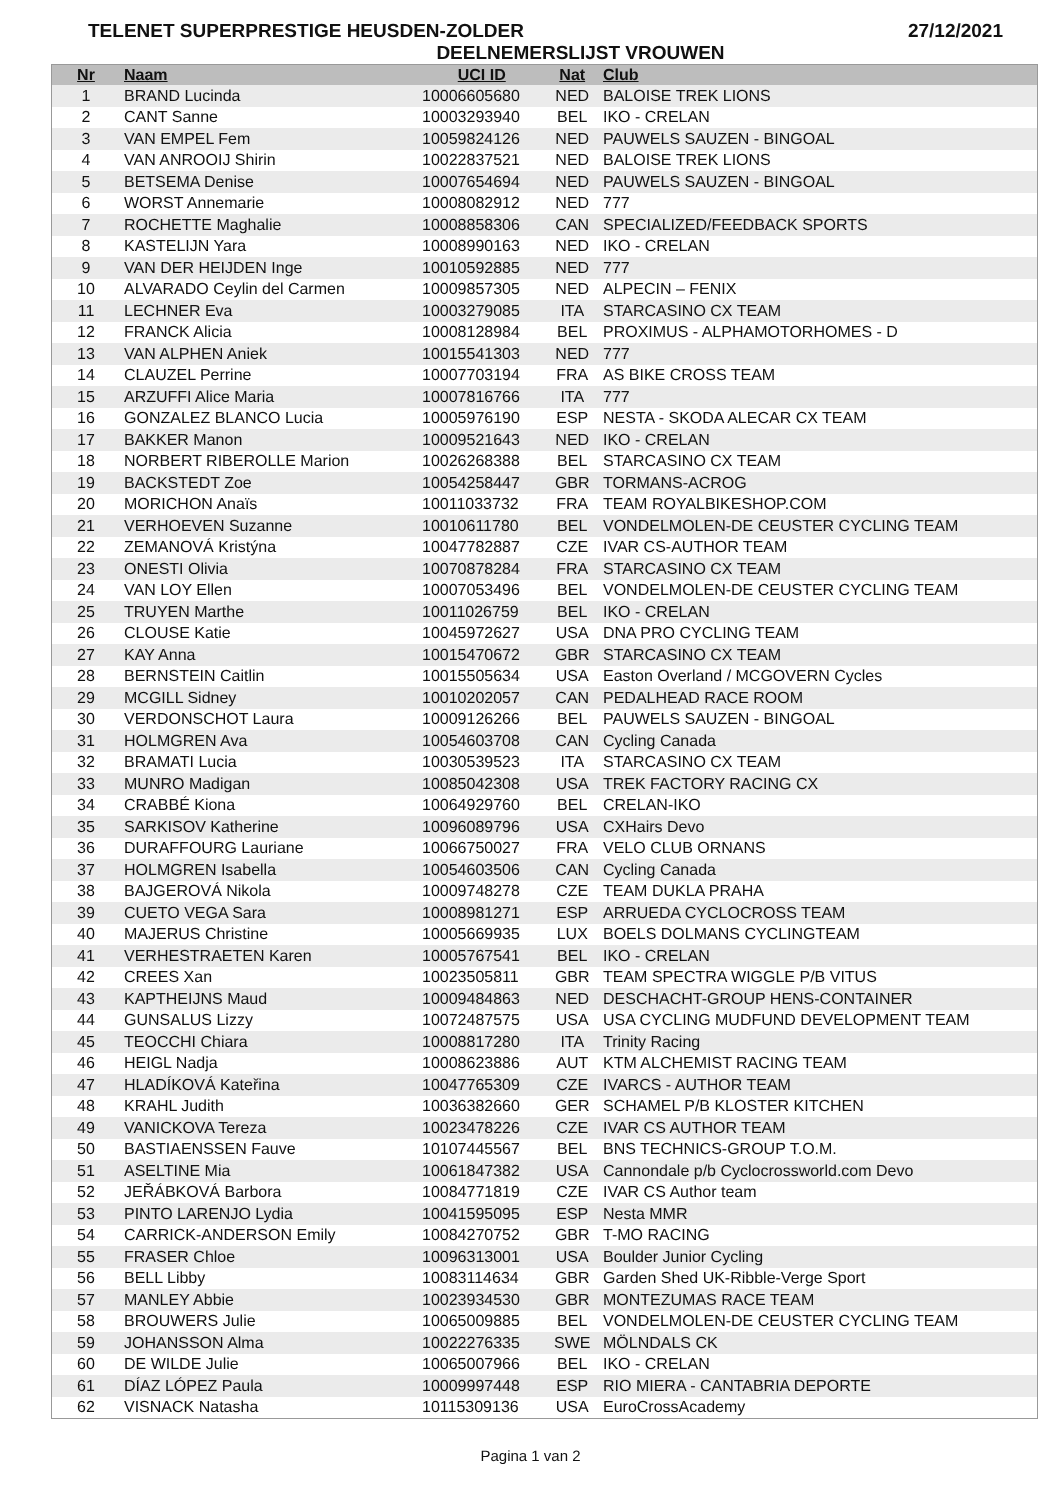TELENET SUPERPRESTIGE HEUSDEN-ZOLDER 27/12/2021
DEELNEMERSLIJST VROUWEN
| Nr | Naam | UCI ID | Nat | Club |
| --- | --- | --- | --- | --- |
| 1 | BRAND Lucinda | 10006605680 | NED | BALOISE TREK LIONS |
| 2 | CANT Sanne | 10003293940 | BEL | IKO - CRELAN |
| 3 | VAN EMPEL Fem | 10059824126 | NED | PAUWELS SAUZEN - BINGOAL |
| 4 | VAN ANROOIJ Shirin | 10022837521 | NED | BALOISE TREK LIONS |
| 5 | BETSEMA Denise | 10007654694 | NED | PAUWELS SAUZEN - BINGOAL |
| 6 | WORST Annemarie | 10008082912 | NED | 777 |
| 7 | ROCHETTE Maghalie | 10008858306 | CAN | SPECIALIZED/FEEDBACK SPORTS |
| 8 | KASTELIJN Yara | 10008990163 | NED | IKO - CRELAN |
| 9 | VAN DER HEIJDEN Inge | 10010592885 | NED | 777 |
| 10 | ALVARADO Ceylin del Carmen | 10009857305 | NED | ALPECIN – FENIX |
| 11 | LECHNER Eva | 10003279085 | ITA | STARCASINO CX TEAM |
| 12 | FRANCK Alicia | 10008128984 | BEL | PROXIMUS - ALPHAMOTORHOMES - D |
| 13 | VAN ALPHEN Aniek | 10015541303 | NED | 777 |
| 14 | CLAUZEL Perrine | 10007703194 | FRA | AS BIKE CROSS TEAM |
| 15 | ARZUFFI Alice Maria | 10007816766 | ITA | 777 |
| 16 | GONZALEZ BLANCO Lucia | 10005976190 | ESP | NESTA - SKODA ALECAR CX TEAM |
| 17 | BAKKER Manon | 10009521643 | NED | IKO - CRELAN |
| 18 | NORBERT RIBEROLLE Marion | 10026268388 | BEL | STARCASINO CX TEAM |
| 19 | BACKSTEDT Zoe | 10054258447 | GBR | TORMANS-ACROG |
| 20 | MORICHON Anaïs | 10011033732 | FRA | TEAM ROYALBIKESHOP.COM |
| 21 | VERHOEVEN Suzanne | 10010611780 | BEL | VONDELMOLEN-DE CEUSTER CYCLING TEAM |
| 22 | ZEMANOVÁ Kristýna | 10047782887 | CZE | IVAR CS-AUTHOR TEAM |
| 23 | ONESTI Olivia | 10070878284 | FRA | STARCASINO CX TEAM |
| 24 | VAN LOY Ellen | 10007053496 | BEL | VONDELMOLEN-DE CEUSTER CYCLING TEAM |
| 25 | TRUYEN Marthe | 10011026759 | BEL | IKO - CRELAN |
| 26 | CLOUSE Katie | 10045972627 | USA | DNA PRO CYCLING TEAM |
| 27 | KAY Anna | 10015470672 | GBR | STARCASINO CX TEAM |
| 28 | BERNSTEIN Caitlin | 10015505634 | USA | Easton Overland / MCGOVERN Cycles |
| 29 | MCGILL Sidney | 10010202057 | CAN | PEDALHEAD RACE ROOM |
| 30 | VERDONSCHOT Laura | 10009126266 | BEL | PAUWELS SAUZEN - BINGOAL |
| 31 | HOLMGREN Ava | 10054603708 | CAN | Cycling Canada |
| 32 | BRAMATI Lucia | 10030539523 | ITA | STARCASINO CX TEAM |
| 33 | MUNRO Madigan | 10085042308 | USA | TREK FACTORY RACING CX |
| 34 | CRABBÉ Kiona | 10064929760 | BEL | CRELAN-IKO |
| 35 | SARKISOV Katherine | 10096089796 | USA | CXHairs Devo |
| 36 | DURAFFOURG Lauriane | 10066750027 | FRA | VELO CLUB ORNANS |
| 37 | HOLMGREN Isabella | 10054603506 | CAN | Cycling Canada |
| 38 | BAJGEROVÁ Nikola | 10009748278 | CZE | TEAM DUKLA PRAHA |
| 39 | CUETO VEGA Sara | 10008981271 | ESP | ARRUEDA CYCLOCROSS TEAM |
| 40 | MAJERUS Christine | 10005669935 | LUX | BOELS DOLMANS CYCLINGTEAM |
| 41 | VERHESTRAETEN Karen | 10005767541 | BEL | IKO - CRELAN |
| 42 | CREES Xan | 10023505811 | GBR | TEAM SPECTRA WIGGLE P/B VITUS |
| 43 | KAPTHEIJNS Maud | 10009484863 | NED | DESCHACHT-GROUP HENS-CONTAINER |
| 44 | GUNSALUS Lizzy | 10072487575 | USA | USA CYCLING MUDFUND DEVELOPMENT TEAM |
| 45 | TEOCCHI Chiara | 10008817280 | ITA | Trinity Racing |
| 46 | HEIGL Nadja | 10008623886 | AUT | KTM ALCHEMIST RACING TEAM |
| 47 | HLADÍKOVÁ Kateřina | 10047765309 | CZE | IVARCS - AUTHOR TEAM |
| 48 | KRAHL Judith | 10036382660 | GER | SCHAMEL P/B KLOSTER KITCHEN |
| 49 | VANICKOVA Tereza | 10023478226 | CZE | IVAR CS AUTHOR TEAM |
| 50 | BASTIAENSSEN Fauve | 10107445567 | BEL | BNS TECHNICS-GROUP T.O.M. |
| 51 | ASELTINE Mia | 10061847382 | USA | Cannondale p/b Cyclocrossworld.com Devo |
| 52 | JEŘÁBKOVÁ Barbora | 10084771819 | CZE | IVAR CS Author team |
| 53 | PINTO LARENJO Lydia | 10041595095 | ESP | Nesta MMR |
| 54 | CARRICK-ANDERSON Emily | 10084270752 | GBR | T-MO RACING |
| 55 | FRASER Chloe | 10096313001 | USA | Boulder Junior Cycling |
| 56 | BELL Libby | 10083114634 | GBR | Garden Shed UK-Ribble-Verge Sport |
| 57 | MANLEY Abbie | 10023934530 | GBR | MONTEZUMAS RACE TEAM |
| 58 | BROUWERS Julie | 10065009885 | BEL | VONDELMOLEN-DE CEUSTER CYCLING TEAM |
| 59 | JOHANSSON Alma | 10022276335 | SWE | MÖLNDALS CK |
| 60 | DE WILDE Julie | 10065007966 | BEL | IKO - CRELAN |
| 61 | DÍAZ LÓPEZ Paula | 10009997448 | ESP | RIO MIERA - CANTABRIA DEPORTE |
| 62 | VISNACK Natasha | 10115309136 | USA | EuroCrossAcademy |
Pagina 1 van 2